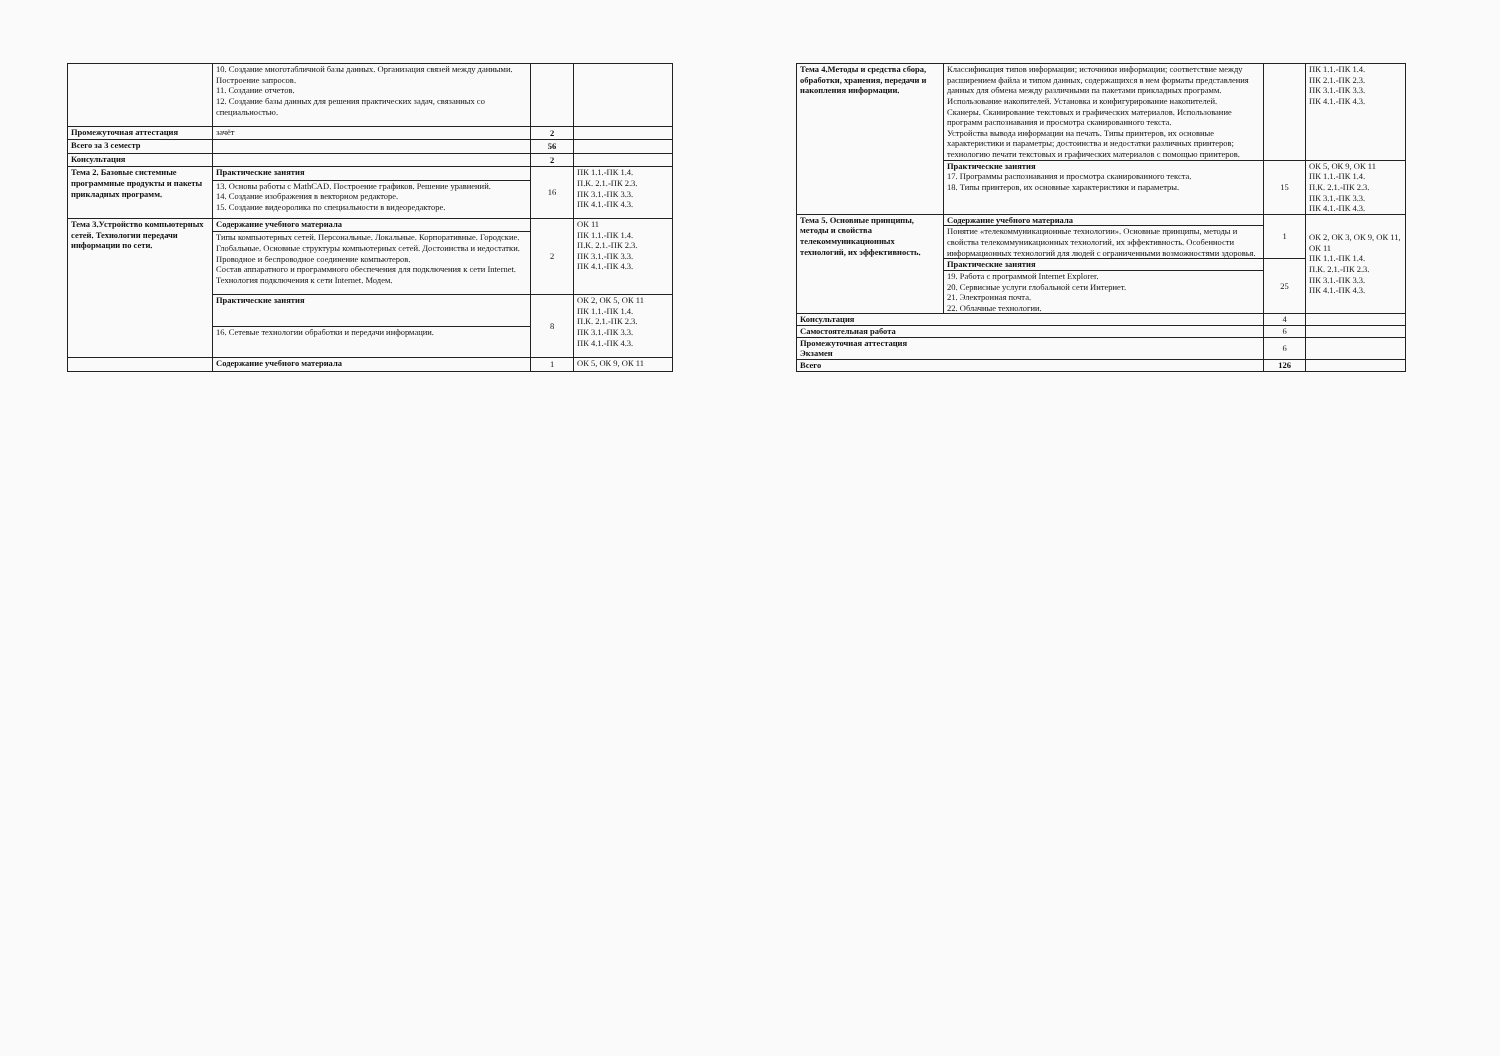| | 10. Создание многотабличной базы данных. Организация связей между данными. Построение запросов. 11. Создание отчетов. 12. Создание базы данных для решения практических задач, связанных со специальностью. | | |
| Промежуточная аттестация | зачёт | 2 | |
| Всего за 3 семестр | | 56 | |
| Консультация | | 2 | |
| Тема 2. Базовые системные программные продукты и пакеты прикладных программ. | Практические занятия | 16 | ПК 1.1.-ПК 1.4. П.К. 2.1.-ПК 2.3. ПК 3.1.-ПК 3.3. ПК 4.1.-ПК 4.3. |
| | 13. Основы работы с MathCAD. Построение графиков. Решение уравнений. 14. Создание изображения в векторном редакторе. 15. Создание видеоролика по специальности в видеоредакторе. | | |
| Тема 3.Устройство компьютерных сетей. Технологии передачи информации по сети. | Содержание учебного материала | 2 | ОК 11 ПК 1.1.-ПК 1.4. П.К. 2.1.-ПК 2.3. ПК 3.1.-ПК 3.3. ПК 4.1.-ПК 4.3. |
| | Типы компьютерных сетей. Персональные. Локальные. Корпоративные. Городские. Глобальные. Основные структуры компьютерных сетей. Достоинства и недостатки. Проводное и беспроводное соединение компьютеров. Состав аппаратного и программного обеспечения для подключения к сети Internet. Технология подключения к сети Internet. Модем. | | |
| | Практические занятия | 8 | ОК 2, ОК 5, ОК 11 ПК 1.1.-ПК 1.4. П.К. 2.1.-ПК 2.3. ПК 3.1.-ПК 3.3. ПК 4.1.-ПК 4.3. |
| | 16. Сетевые технологии обработки и передачи информации. | | |
| | Содержание учебного материала | 1 | ОК 5, ОК 9, ОК 11 |
| Тема 4.Методы и средства сбора, обработки, хранения, передачи и накопления информации. | Классификация типов информации; источники информации; соответствие между расширением файла и типом данных, содержащихся в нем форматы представления данных для обмена между различными па пакетами прикладных программ. Использование накопителей. Установка и конфигурирование накопителей. Сканеры. Сканирование текстовых и графических материалов. Использование программ распознавания и просмотра сканированного текста. Устройства вывода информации на печать. Типы принтеров, их основные характеристики и параметры; достоинства и недостатки различных принтеров; технологию печати текстовых и графических материалов с помощью принтеров. | | ПК 1.1.-ПК 1.4. ПК 2.1.-ПК 2.3. ПК 3.1.-ПК 3.3. ПК 4.1.-ПК 4.3. |
| | Практические занятия 17. Программы распознавания и просмотра сканированного текста. 18. Типы принтеров, их основные характеристики и параметры. | 15 | ОК 5, ОК 9, ОК 11 ПК 1.1.-ПК 1.4. П.К. 2.1.-ПК 2.3. ПК 3.1.-ПК 3.3. ПК 4.1.-ПК 4.3. |
| Тема 5. Основные принципы, методы и свойства телекоммуникационных технологий, их эффективность. | Содержание учебного материала | 1 | ОК 2, ОК 3, ОК 9, ОК 11, ОК 11 ПК 1.1.-ПК 1.4. П.К. 2.1.-ПК 2.3. ПК 3.1.-ПК 3.3. ПК 4.1.-ПК 4.3. |
| | Понятие «телекоммуникационные технологии». Основные принципы, методы и свойства телекоммуникационных технологий, их эффективность. Особенности информационных технологий для людей с ограниченными возможностями здоровья. | | |
| | Практические занятия | 25 | |
| | 19. Работа с программой Internet Explorer. 20. Сервисные услуги глобальной сети Интернет. 21. Электронная почта. 22. Облачные технологии. | | |
| Консультация | | 4 | |
| Самостоятельная работа | | 6 | |
| Промежуточная аттестация Экзамен | | 6 | |
| Всего | | 126 | |